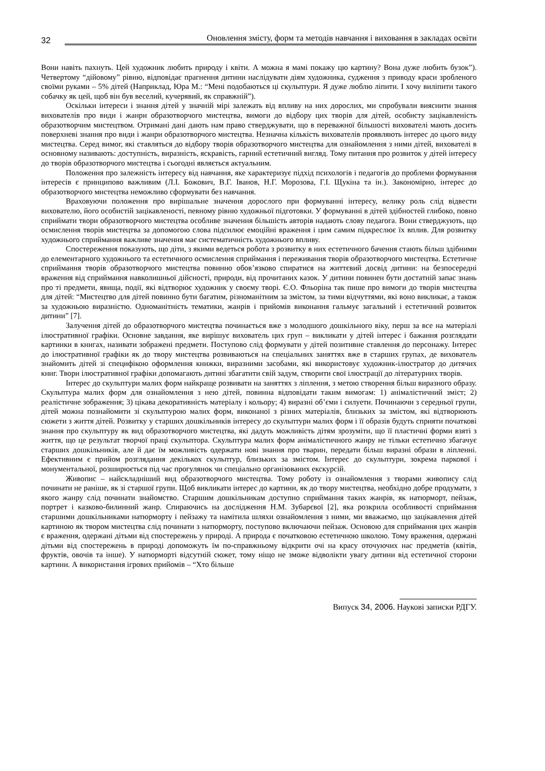32 Оновлення змісту, форм та методів навчання і виховання в закладах освіти
Вони навіть пахнуть. Цей художник любить природу і квіти. А можна я мамі покажу цю картину? Вона дуже любить бузок”). Четвертому “дійовому” рівню, відповідає прагнення дитини наслідувати діям художника, судження з приводу краси зробленого своїми руками – 5% дітей (Наприклад, Юра М.: “Мені подобаються ці скульптури. Я дуже люблю ліпити. І хочу виліпити такого собачку як цей, щоб він був веселий, кучерявий, як справжній”).
Оскільки інтереси і знання дітей у значній мірі залежать від впливу на них дорослих, ми спробували вияснити знання вихователів про види і жанри образотворчого мистецтва, вимоги до відбору цих творів для дітей, особисту зацікавленість образотворчим мистецтвом. Отримані дані дають нам право стверджувати, що в переважної більшості вихователі мають досить поверхневі знання про види і жанри образотворчого мистецтва. Незначна кількість вихователів проявляють інтерес до цього виду мистецтва. Серед вимог, які ставляться до відбору творів образотворчого мистецтва для ознайомлення з ними дітей, вихователі в основному називають: доступність, виразність, яскравість, гарний естетичний вигляд. Тому питання про розвиток у дітей інтересу до творів образотворчого мистецтва і сьогодні являється актуальним.
Положення про залежність інтересу від навчання, яке характеризує підхід психологів і педагогів до проблеми формування інтересів є принципово важливим (Л.І. Божович, В.Г. Іванов, Н.Г. Морозова, Г.І. Щукіна та ін.). Закономірно, інтерес до образотворчого мистецтва неможливо сформувати без навчання.
Враховуючи положення про вирішальне значення дорослого при формуванні інтересу, велику роль слід відвести вихователю, його особистій зацікавленості, певному рівню художньої підготовки. У формуванні в дітей здібностей глибоко, повно сприймати твори образотворчого мистецтва особливе значення більшість авторів надають слову педагога. Вони стверджують, що осмислення творів мистецтва за допомогою слова підсилює емоційні враження і цим самим підкреслює їх вплив. Для розвитку художнього сприймання важливе значення має систематичність художнього впливу.
Спостереження показують, що діти, з якими ведеться робота з розвитку в них естетичного бачення стають більш здібними до елементарного художнього та естетичного осмислення сприймання і переживання творів образотворчого мистецтва. Естетичне сприймання творів образотворчого мистецтва повинно обов’язково спиратися на життєвий досвід дитини: на безпосередні враження від сприймання навколишньої дійсності, природи, від прочитаних казок. У дитини повинен бути достатній запас знань про ті предмети, явища, події, які відтворює художник у своєму творі. Є.О. Фльоріна так пише про вимоги до творів мистецтва для дітей: “Мистецтво для дітей повинно бути багатим, різноманітним за змістом, за тими відчуттями, які воно викликає, а також за художньою виразністю. Одноманітність тематики, жанрів і прийомів виконання гальмує загальний і естетичний розвиток дитини” [7].
Залучення дітей до образотворчого мистецтва починається вже з молодшого дошкільного віку, перш за все на матеріалі ілюстративної графіки. Основне завдання, яке вирішує вихователь цих груп – викликати у дітей інтерес і бажання розглядати картинки в книгах, називати зображені предмети. Поступово слід формувати у дітей позитивне ставлення до персонажу. Інтерес до ілюстративної графіки як до твору мистецтва розвиваються на спеціальних заняттях вже в старших групах, де вихователь знайомить дітей зі специфікою оформлення книжки, виразними засобами, які використовує художник-ілюстратор до дитячих книг. Твори ілюстративної графіки допомагають дитині збагатити свій задум, створити свої ілюстрації до літературних творів.
Інтерес до скульптури малих форм найкраще розвивати на заняттях з ліплення, з метою створення більш виразного образу. Скульптура малих форм для ознайомлення з нею дітей, повинна відповідати таким вимогам: 1) анімалістичний зміст; 2) реалістичне зображення; 3) цікава декоративність матеріалу і кольору; 4) виразні об’єми і силуети. Починаючи з середньої групи, дітей можна познайомити зі скульптурою малих форм, виконаної з різних матеріалів, близьких за змістом, які відтворюють сюжети з життя дітей. Розвитку у старших дошкільників інтересу до скульптури малих форм і її образів будуть сприяти початкові знання про скульптуру як вид образотворчого мистецтва, які дадуть можливість дітям зрозуміти, що її пластичні форми взяті з життя, що це результат творчої праці скульптора. Скульптура малих форм анімалістичного жанру не тільки естетично збагачує старших дошкільників, але й дає їм можливість одержати нові знання про тварин, передати більш виразні образи в ліпленні. Ефективним є прийом розглядання декількох скульптур, близьких за змістом. Інтерес до скульптури, зокрема паркової і монументальної, розширюється під час прогулянок чи спеціально організованих екскурсій.
Живопис – найскладніший вид образотворчого мистецтва. Тому роботу із ознайомлення з творами живопису слід починати не раніше, як зі старшої групи. Щоб викликати інтерес до картини, як до твору мистецтва, необхідно добре продумати, з якого жанру слід починати знайомство. Старшим дошкільникам доступно сприймання таких жанрів, як натюрморт, пейзаж, портрет і казково-билинний жанр. Спираючись на дослідження Н.М. Зубарєвої [2], яка розкрила особливості сприймання старшими дошкільниками натюрморту і пейзажу та намітила шляхи ознайомлення з ними, ми вважаємо, що зацікавлення дітей картиною як твором мистецтва слід починати з натюрморту, поступово включаючи пейзаж. Основою для сприймання цих жанрів є враження, одержані дітьми від спостережень у природі. А природа є початковою естетичною школою. Тому враження, одержані дітьми від спостережень в природі допоможуть їм по-справжньому відкрити очі на красу оточуючих нас предметів (квітів, фруктів, овочів та інше). У натюрморті відсутній сюжет, тому ніщо не зможе відволікти увагу дитини від естетичної сторони картини. А використання ігрових прийомів – “Хто більше
Випуск 34, 2006. Наукові записки РДГУ.